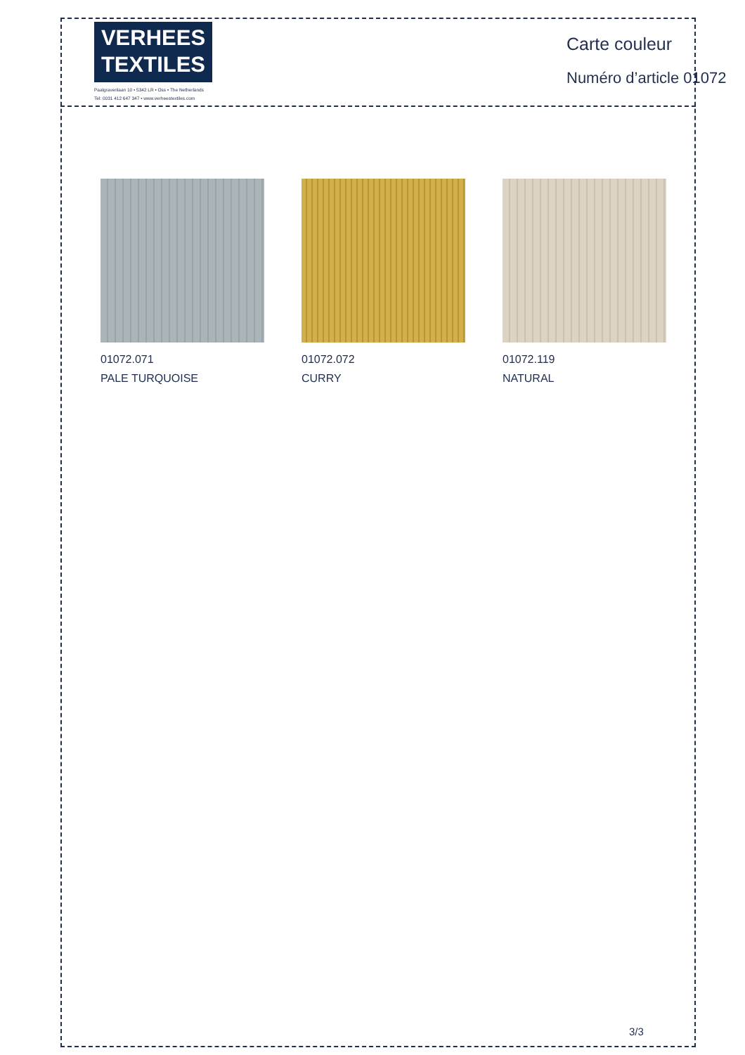VERHEES
TEXTILES
Paalgravenlaan 10 • 5342 LR • Oss • The Netherlands
Tel: 0031 412 647 347 • www.verheestextiles.com
Carte couleur
Numéro d’article 01072
01072.071
PALE TURQUOISE
01072.072
CURRY
01072.119
NATURAL
3/3